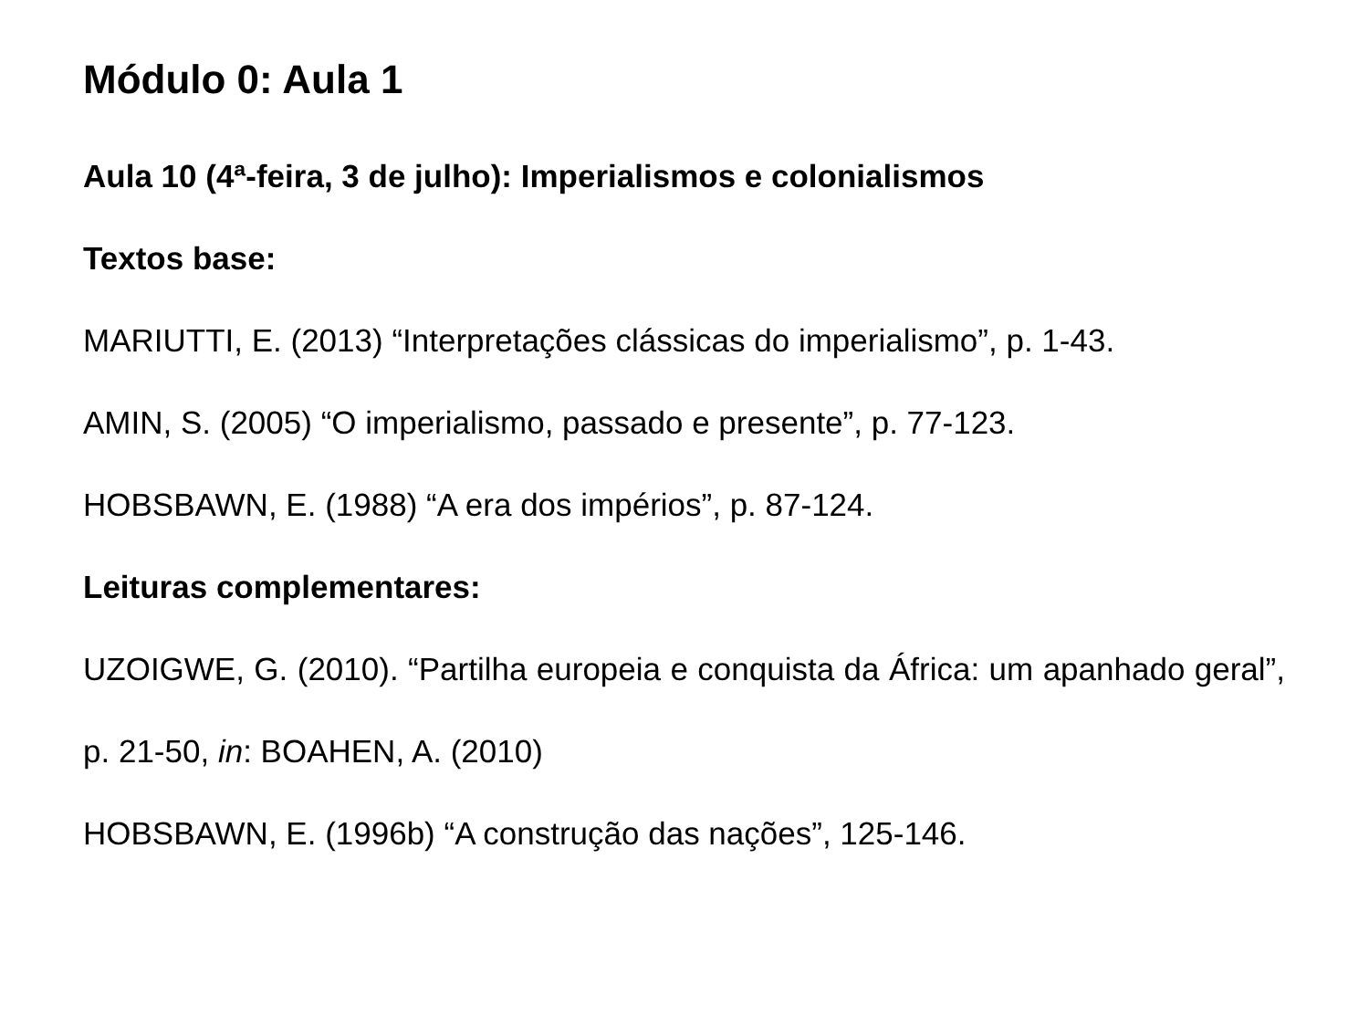Módulo 0: Aula 1
Aula 10 (4ª-feira, 3 de julho): Imperialismos e colonialismos
Textos base:
MARIUTTI, E. (2013) “Interpretações clássicas do imperialismo”, p. 1-43.
AMIN, S. (2005) “O imperialismo, passado e presente”, p. 77-123.
HOBSBAWN, E. (1988) “A era dos impérios”, p. 87-124.
Leituras complementares:
UZOIGWE, G. (2010). “Partilha europeia e conquista da África: um apanhado geral”, p. 21-50, in: BOAHEN, A. (2010)
HOBSBAWN, E. (1996b) “A construção das nações”, 125-146.